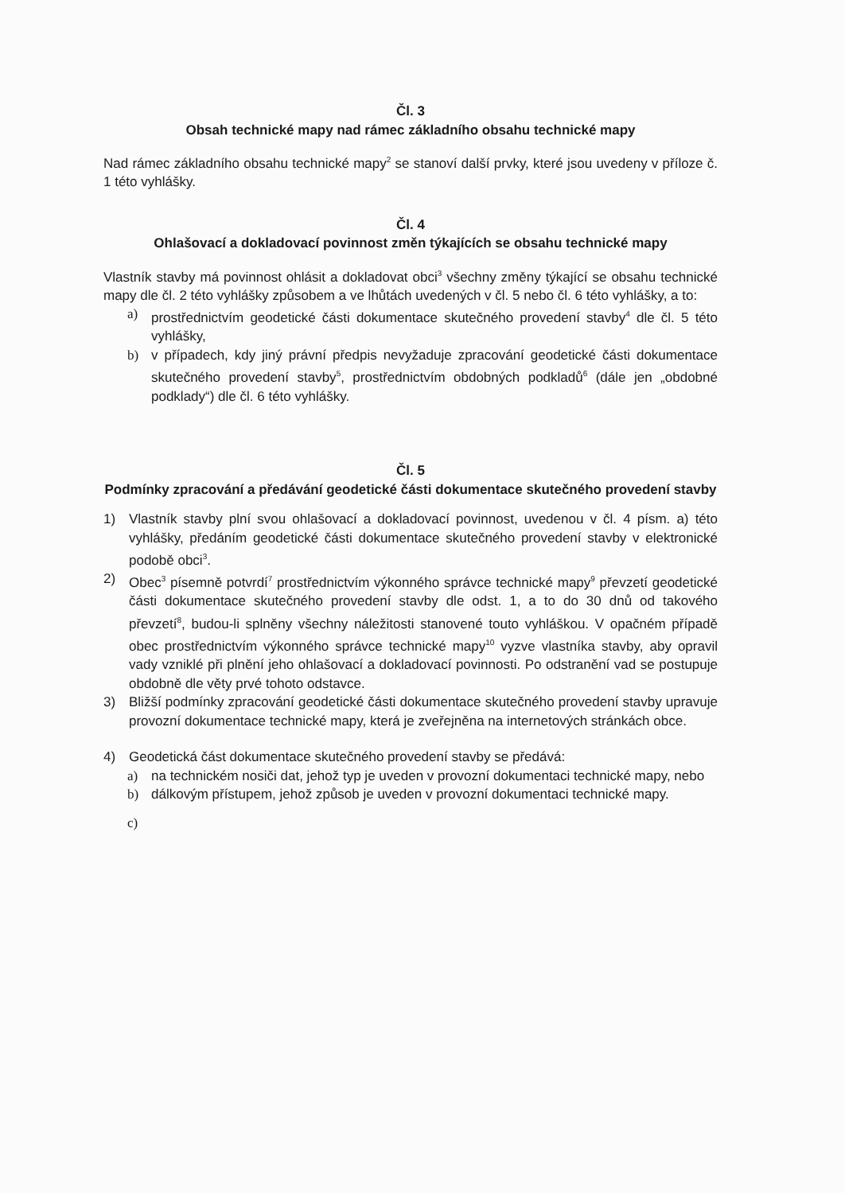Čl. 3
Obsah technické mapy nad rámec základního obsahu technické mapy
Nad rámec základního obsahu technické mapy<sup>2</sup> se stanoví další prvky, které jsou uvedeny v příloze č. 1 této vyhlášky.
Čl. 4
Ohlašovací a dokladovací povinnost změn týkajících se obsahu technické mapy
Vlastník stavby má povinnost ohlásit a dokladovat obci<sup>3</sup> všechny změny týkající se obsahu technické mapy dle čl. 2 této vyhlášky způsobem a ve lhůtách uvedených v čl. 5 nebo čl. 6 této vyhlášky, a to:
a) prostřednictvím geodetické části dokumentace skutečného provedení stavby<sup>4</sup> dle čl. 5 této vyhlášky,
b) v případech, kdy jiný právní předpis nevyžaduje zpracování geodetické části dokumentace skutečného provedení stavby<sup>5</sup>, prostřednictvím obdobných podkladů<sup>6</sup> (dále jen „obdobné podklady“) dle čl. 6 této vyhlášky.
Čl. 5
Podmínky zpracování a předávání geodetické části dokumentace skutečného provedení stavby
1) Vlastník stavby plní svou ohlašovací a dokladovací povinnost, uvedenou v čl. 4 písm. a) této vyhlášky, předáním geodetické části dokumentace skutečného provedení stavby v elektronické podobě obci<sup>3</sup>.
2) Obec<sup>3</sup> písemně potvrdí<sup>7</sup> prostřednictvím výkonného správce technické mapy<sup>9</sup> převzetí geodetické části dokumentace skutečného provedení stavby dle odst. 1, a to do 30 dnů od takového převzetí<sup>8</sup>, budou-li splněny všechny náležitosti stanovené touto vyhláškou. V opačném případě obec prostřednictvím výkonného správce technické mapy<sup>10</sup> vyzve vlastníka stavby, aby opravil vady vzniklé při plnění jeho ohlašovací a dokladovací povinnosti. Po odstranění vad se postupuje obdobně dle věty prvé tohoto odstavce.
3) Bližší podmínky zpracování geodetické části dokumentace skutečného provedení stavby upravuje provozní dokumentace technické mapy, která je zveřejněna na internetových stránkách obce.
4) Geodetická část dokumentace skutečného provedení stavby se předává:
a) na technickém nosiči dat, jehož typ je uveden v provozní dokumentaci technické mapy, nebo
b) dálkovým přístupem, jehož způsob je uveden v provozní dokumentaci technické mapy.
c)